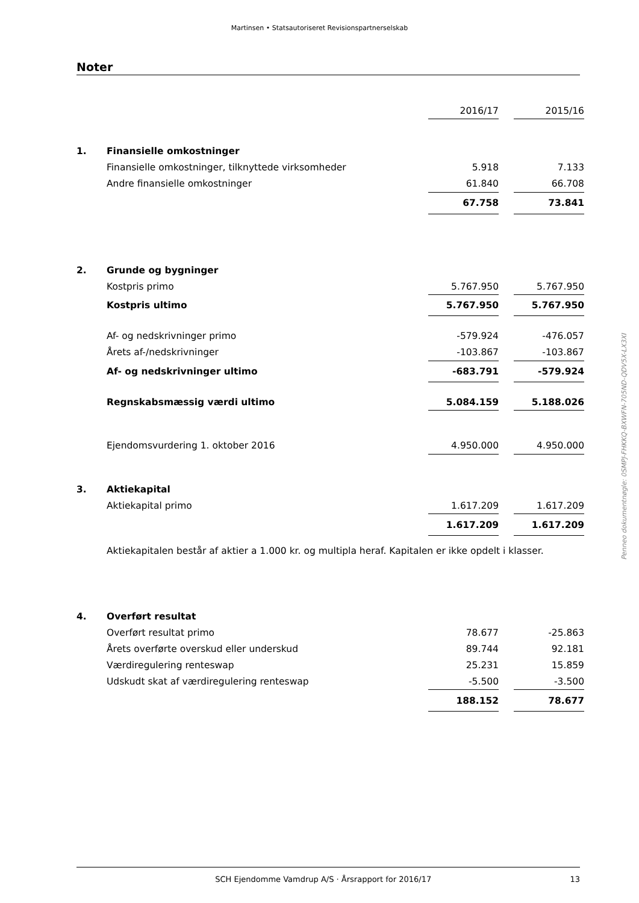Martinsen • Statsautoriseret Revisionspartnerselskab
Noter
| | | 2016/17 | | 2015/16 |
| 1. | Finansielle omkostninger | | | |
| | Finansielle omkostninger, tilknyttede virksomheder | 5.918 | | 7.133 |
| | Andre finansielle omkostninger | 61.840 | | 66.708 |
| | | 67.758 | | 73.841 |
| 2. | Grunde og bygninger | | | |
| | Kostpris primo | 5.767.950 | | 5.767.950 |
| | Kostpris ultimo | 5.767.950 | | 5.767.950 |
| | Af- og nedskrivninger primo | -579.924 | | -476.057 |
| | Årets af-/nedskrivninger | -103.867 | | -103.867 |
| | Af- og nedskrivninger ultimo | -683.791 | | -579.924 |
| | Regnskabsmæssig værdi ultimo | 5.084.159 | | 5.188.026 |
| | Ejendomsvurdering 1. oktober 2016 | 4.950.000 | | 4.950.000 |
| 3. | Aktiekapital | | | |
| | Aktiekapital primo | 1.617.209 | | 1.617.209 |
| | | 1.617.209 | | 1.617.209 |
| | Aktiekapitalen består af aktier a 1.000 kr. og multipla heraf. Kapitalen er ikke opdelt i klasser. | | | |
| 4. | Overført resultat | | | |
| | Overført resultat primo | 78.677 | | -25.863 |
| | Årets overførte overskud eller underskud | 89.744 | | 92.181 |
| | Værdiregulering renteswap | 25.231 | | 15.859 |
| | Udskudt skat af værdiregulering renteswap | -5.500 | | -3.500 |
| | | 188.152 | | 78.677 |
Penneo dokumentnøgle: 0SMPJ-FHKKQ-BXWFN-705ND-QDV5X-LX3XI
SCH Ejendomme Vamdrup A/S · Årsrapport for 2016/17 13